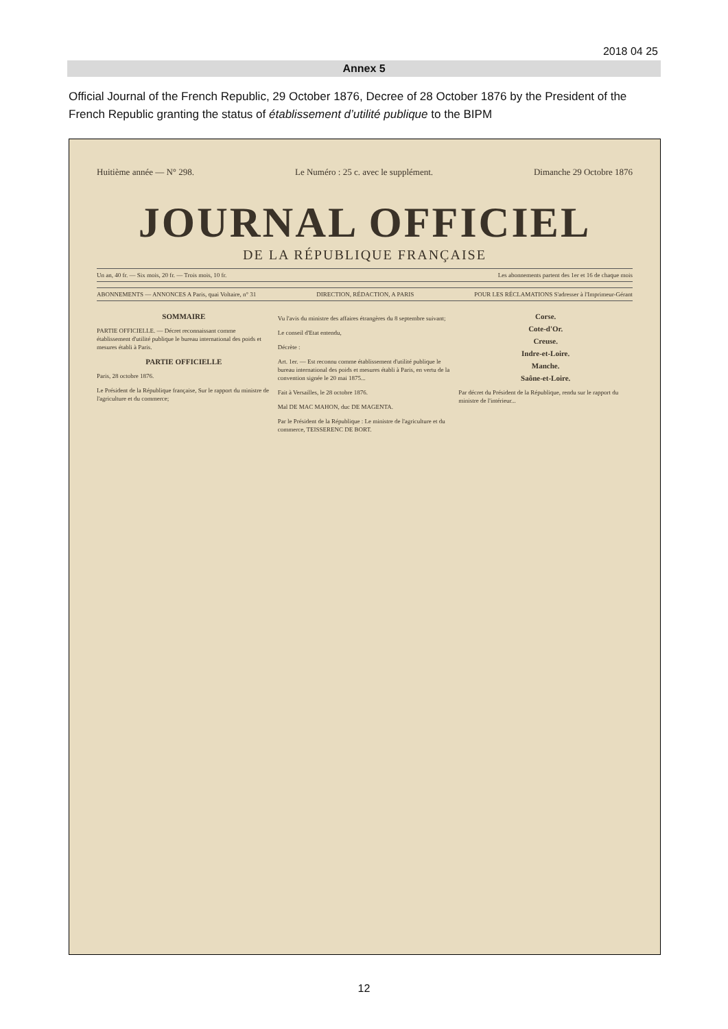2018 04 25
Annex 5
Official Journal of the French Republic, 29 October 1876, Decree of 28 October 1876 by the President of the French Republic granting the status of établissement d’utilité publique to the BIPM
Huitième année — N° 298. Le Numéro : 25 c. avec le supplément. Dimanche 29 Octobre 1876
JOURNAL OFFICIEL
DE LA RÉPUBLIQUE FRANÇAISE
Un an, 40 fr. — Six mois, 20 fr. — Trois mois, 10 fr. Les abonnements partent des 1er et 16 de chaque mois
ABONNEMENTS — ANNONCES A Paris, quai Voltaire, n° 31 DIRECTION, RÉDACTION, A PARIS POUR LES RÉCLAMATIONS S'adresser à l'Imprimeur-Gérant
SOMMAIRE
PARTIE OFFICIELLE. — Décret reconnaissant comme établissement d'utilité publique le bureau international des poids et mesures établi à Paris.
PARTIE OFFICIELLE
Paris, 28 octobre 1876.
Le Président de la République française, Sur le rapport du ministre de l'agriculture et du commerce;
Vu l'avis du ministre des affaires étrangères du 8 septembre suivant;
Le conseil d'Etat entendu,
Décrète :
Art. 1er. — Est reconnu comme établissement d'utilité publique le bureau international des poids et mesures établi à Paris, en vertu de la convention signée le 20 mai 1875...
Fait à Versailles, le 28 octobre 1876.
Mal DE MAC MAHON, duc DE MAGENTA.
Par le Président de la République : Le ministre de l'agriculture et du commerce, TEISSERENC DE BORT.
Corse.
Cote-d'Or.
Creuse.
Indre-et-Loire.
Manche.
Saône-et-Loire.
Par décret du Président de la République, rendu sur le rapport du ministre de l'intérieur...
12